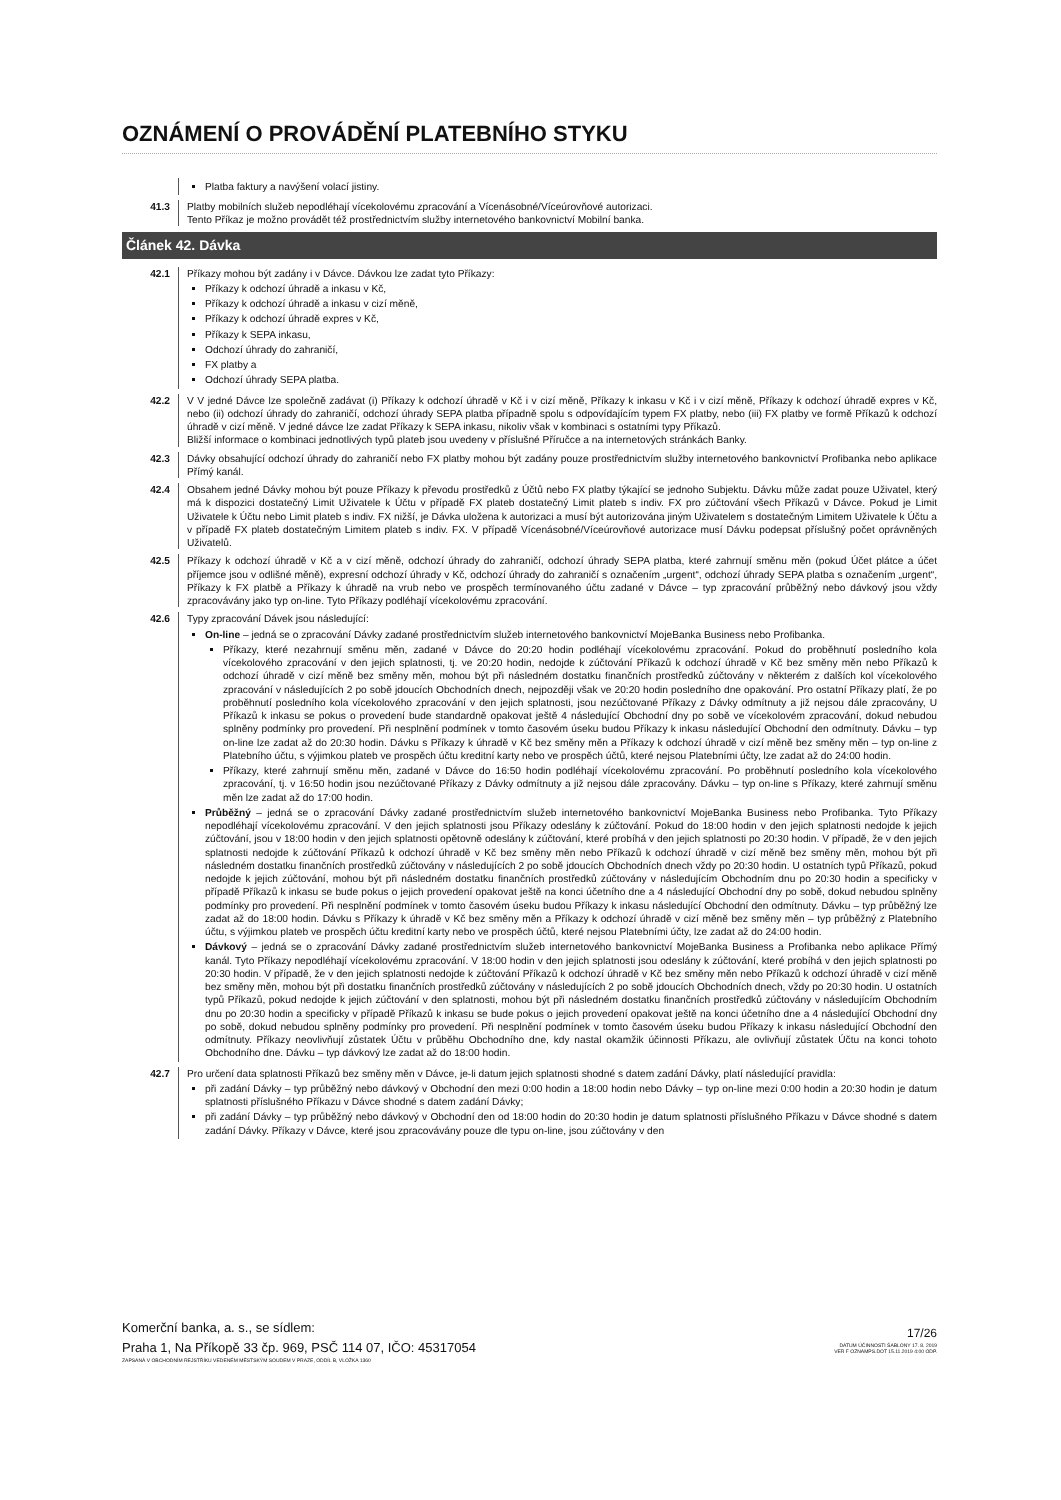OZNÁMENÍ O PROVÁDĚNÍ PLATEBNÍHO STYKU
Platba faktury a navýšení volací jistiny.
41.3 Platby mobilních služeb nepodléhají vícekolovému zpracování a Vícenásobné/Víceúrovňové autorizaci.
Tento Příkaz je možno provádět též prostřednictvím služby internetového bankovnictví Mobilní banka.
Článek 42. Dávka
42.1 Příkazy mohou být zadány i v Dávce. Dávkou lze zadat tyto Příkazy:
Příkazy k odchozí úhradě a inkasu v Kč,
Příkazy k odchozí úhradě a inkasu v cizí měně,
Příkazy k odchozí úhradě expres v Kč,
Příkazy k SEPA inkasu,
Odchozí úhrady do zahraničí,
FX platby a
Odchozí úhrady SEPA platba.
42.2 V V jedné Dávce lze společně zadávat (i) Příkazy k odchozí úhradě v Kč i v cizí měně, Příkazy k inkasu v Kč i v cizí měně, Příkazy k odchozí úhradě expres v Kč, nebo (ii) odchozí úhrady do zahraničí, odchozí úhrady SEPA platba případně spolu s odpovídajícím typem FX platby, nebo (iii) FX platby ve formě Příkazů k odchozí úhradě v cizí měně. V jedné dávce lze zadat Příkazy k SEPA inkasu, nikoliv však v kombinaci s ostatními typy Příkazů.
Bližší informace o kombinaci jednotlivých typů plateb jsou uvedeny v příslušné Příručce a na internetových stránkách Banky.
42.3 Dávky obsahující odchozí úhrady do zahraničí nebo FX platby mohou být zadány pouze prostřednictvím služby internetového bankovnictví Profibanka nebo aplikace Přímý kanál.
42.4 Obsahem jedné Dávky mohou být pouze Příkazy k převodu prostředků z Účtů nebo FX platby týkající se jednoho Subjektu. Dávku může zadat pouze Uživatel, který má k dispozici dostatečný Limit Uživatele k Účtu v případě FX plateb dostatečný Limit plateb s indiv. FX pro zúčtování všech Příkazů v Dávce. Pokud je Limit Uživatele k Účtu nebo Limit plateb s indiv. FX nižší, je Dávka uložena k autorizaci a musí být autorizována jiným Uživatelem s dostatečným Limitem Uživatele k Účtu a v případě FX plateb dostatečným Limitem plateb s indiv. FX. V případě Vícenásobné/Víceúrovňové autorizace musí Dávku podepsat příslušný počet oprávněných Uživatelů.
42.5 Příkazy k odchozí úhradě v Kč a v cizí měně, odchozí úhrady do zahraničí, odchozí úhrady SEPA platba, které zahrnují směnu měn (pokud Účet plátce a účet příjemce jsou v odlišné měně), expresní odchozí úhrady v Kč, odchozí úhrady do zahraničí s označením „urgent“, odchozí úhrady SEPA platba s označením „urgent“, Příkazy k FX platbě a Příkazy k úhradě na vrub nebo ve prospěch termínovaného účtu zadané v Dávce – typ zpracování průběžný nebo dávkový jsou vždy zpracovávány jako typ on-line. Tyto Příkazy podléhají vícekolovému zpracování.
42.6 Typy zpracování Dávek jsou následující:
On-line – jedná se o zpracování Dávky zadané prostřednictvím služeb internetového bankovnictví MojeBanka Business nebo Profibanka.
Příkazy, které nezahrnují směnu měn, zadané v Dávce do 20:20 hodin podléhají vícekolovému zpracování. Pokud do proběhnutí posledního kola vícekolového zpracování v den jejich splatnosti, tj. ve 20:20 hodin, nedojde k zúčtování Příkazů k odchozí úhradě v Kč bez směny měn nebo Příkazů k odchozí úhradě v cizí měně bez směny měn, mohou být při následném dostatku finančních prostředků zúčtovány v některém z dalších kol vícekolového zpracování v následujících 2 po sobě jdoucích Obchodních dnech, nejpozději však ve 20:20 hodin posledního dne opakování. Pro ostatní Příkazy platí, že po proběhnutí posledního kola vícekolového zpracování v den jejich splatnosti, jsou nezúčtované Příkazy z Dávky odmítnuty a již nejsou dále zpracovány, U Příkazů k inkasu se pokus o provedení bude standardně opakovat ještě 4 následující Obchodní dny po sobě ve vícekolovém zpracování, dokud nebudou splněny podmínky pro provedení. Při nesplnění podmínek v tomto časovém úseku budou Příkazy k inkasu následující Obchodní den odmítnuty. Dávku – typ on-line lze zadat až do 20:30 hodin. Dávku s Příkazy k úhradě v Kč bez směny měn a Příkazy k odchozí úhradě v cizí měně bez směny měn – typ on-line z Platebního účtu, s výjimkou plateb ve prospěch účtu kreditní karty nebo ve prospěch účtů, které nejsou Platebními účty, lze zadat až do 24:00 hodin.
Příkazy, které zahrnují směnu měn, zadané v Dávce do 16:50 hodin podléhají vícekolovému zpracování. Po proběhnutí posledního kola vícekolového zpracování, tj. v 16:50 hodin jsou nezúčtované Příkazy z Dávky odmítnuty a již nejsou dále zpracovány. Dávku – typ on-line s Příkazy, které zahrnují směnu měn lze zadat až do 17:00 hodin.
Průběžný – jedná se o zpracování Dávky zadané prostřednictvím služeb internetového bankovnictví MojeBanka Business nebo Profibanka. Tyto Příkazy nepodléhají vícekolovému zpracování. V den jejich splatnosti jsou Příkazy odeslány k zúčtování. Pokud do 18:00 hodin v den jejich splatnosti nedojde k jejich zúčtování, jsou v 18:00 hodin v den jejich splatnosti opětovně odeslány k zúčtování, které probíhá v den jejich splatnosti po 20:30 hodin. V případě, že v den jejich splatnosti nedojde k zúčtování Příkazů k odchozí úhradě v Kč bez směny měn nebo Příkazů k odchozí úhradě v cizí měně bez směny měn, mohou být při následném dostatku finančních prostředků zúčtovány v následujících 2 po sobě jdoucích Obchodních dnech vždy po 20:30 hodin. U ostatních typů Příkazů, pokud nedojde k jejich zúčtování, mohou být při následném dostatku finančních prostředků zúčtovány v následujícím Obchodním dnu po 20:30 hodin a specificky v případě Příkazů k inkasu se bude pokus o jejich provedení opakovat ještě na konci účetního dne a 4 následující Obchodní dny po sobě, dokud nebudou splněny podmínky pro provedení. Při nesplnění podmínek v tomto časovém úseku budou Příkazy k inkasu následující Obchodní den odmítnuty. Dávku – typ průběžný lze zadat až do 18:00 hodin. Dávku s Příkazy k úhradě v Kč bez směny měn a Příkazy k odchozí úhradě v cizí měně bez směny měn – typ průběžný z Platebního účtu, s výjimkou plateb ve prospěch účtu kreditní karty nebo ve prospěch účtů, které nejsou Platebními účty, lze zadat až do 24:00 hodin.
Dávkový – jedná se o zpracování Dávky zadané prostřednictvím služeb internetového bankovnictví MojeBanka Business a Profibanka nebo aplikace Přímý kanál. Tyto Příkazy nepodléhají vícekolovému zpracování. V 18:00 hodin v den jejich splatnosti jsou odeslány k zúčtování, které probíhá v den jejich splatnosti po 20:30 hodin. V případě, že v den jejich splatnosti nedojde k zúčtování Příkazů k odchozí úhradě v Kč bez směny měn nebo Příkazů k odchozí úhradě v cizí měně bez směny měn, mohou být při dostatku finančních prostředků zúčtovány v následujících 2 po sobě jdoucích Obchodních dnech, vždy po 20:30 hodin. U ostatních typů Příkazů, pokud nedojde k jejich zúčtování v den splatnosti, mohou být při následném dostatku finančních prostředků zúčtovány v následujícím Obchodním dnu po 20:30 hodin a specificky v případě Příkazů k inkasu se bude pokus o jejich provedení opakovat ještě na konci účetního dne a 4 následující Obchodní dny po sobě, dokud nebudou splněny podmínky pro provedení. Při nesplnění podmínek v tomto časovém úseku budou Příkazy k inkasu následující Obchodní den odmítnuty. Příkazy neovlivňují zůstatek Účtu v průběhu Obchodního dne, kdy nastal okamžik účinnosti Příkazu, ale ovlivňují zůstatek Účtu na konci tohoto Obchodního dne. Dávku – typ dávkový lze zadat až do 18:00 hodin.
42.7 Pro určení data splatnosti Příkazů bez směny měn v Dávce, je-li datum jejich splatnosti shodné s datem zadání Dávky, platí následující pravidla:
při zadání Dávky – typ průběžný nebo dávkový v Obchodní den mezi 0:00 hodin a 18:00 hodin nebo Dávky – typ on-line mezi 0:00 hodin a 20:30 hodin je datum splatnosti příslušného Příkazu v Dávce shodné s datem zadání Dávky;
při zadání Dávky – typ průběžný nebo dávkový v Obchodní den od 18:00 hodin do 20:30 hodin je datum splatnosti příslušného Příkazu v Dávce shodné s datem zadání Dávky. Příkazy v Dávce, které jsou zpracovávány pouze dle typu on-line, jsou zúčtovány v den
Komerční banka, a. s., se sídlem:
Praha 1, Na Příkopě 33 čp. 969, PSČ 114 07, IČO: 45317054
ZAPSANÁ V OBCHODNÍM REJSTŘÍKU VEDENÉM MĚSTSKÝM SOUDEM V PRAZE, ODDÍL B, VLOŽKA 1360
17/26
DATUM ÚČINNOSTI ŠABLONY 17. 8. 2019
VER F OZNAMPS.DOT 15.11.2019 4:00 ODP.